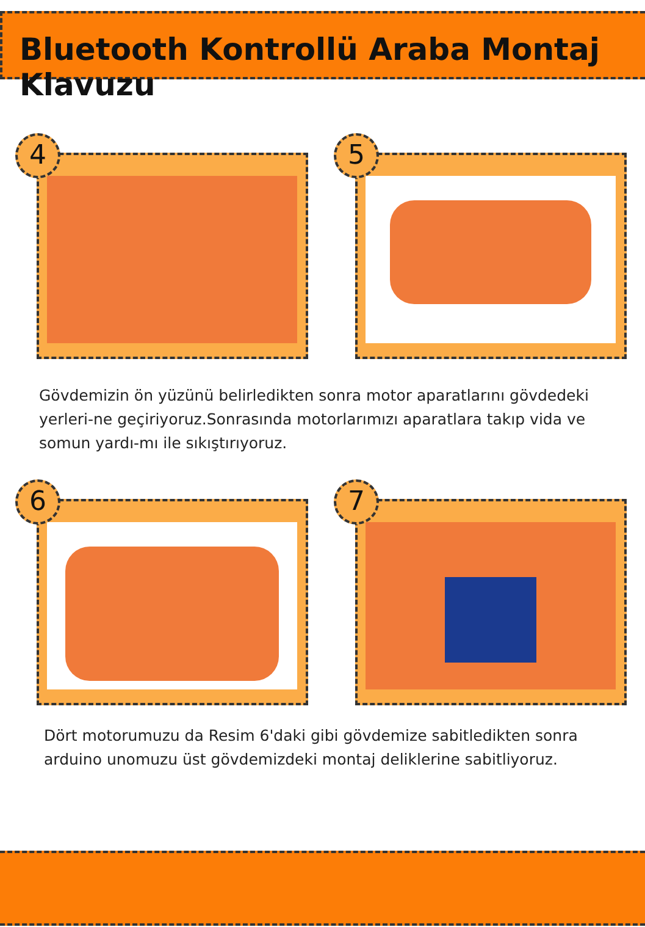Bluetooth Kontrollü Araba Montaj Klavuzu
4
5
Gövdemizin ön yüzünü belirledikten sonra motor aparatlarını gövdedeki yerleri-ne geçiriyoruz.Sonrasında motorlarımızı aparatlara takıp vida ve somun yardı-mı ile sıkıştırıyoruz.
6
7
Dört motorumuzu da Resim 6'daki gibi gövdemize sabitledikten sonra arduino unomuzu üst gövdemizdeki montaj deliklerine sabitliyoruz.